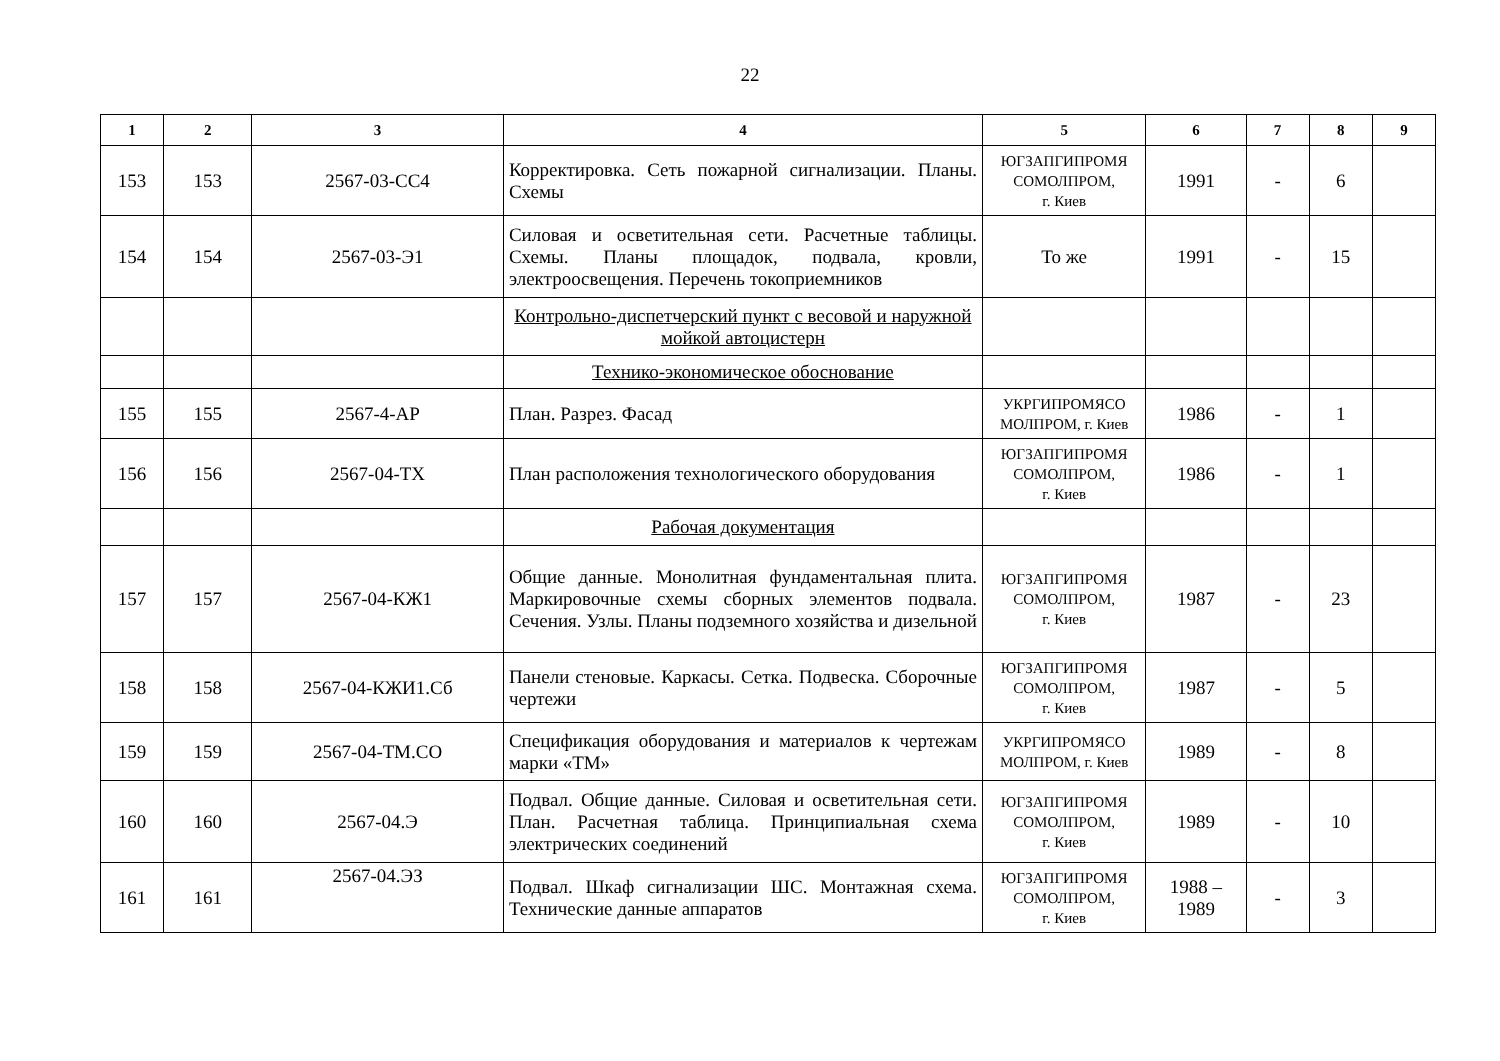22
| 1 | 2 | 3 | 4 | 5 | 6 | 7 | 8 | 9 |
| --- | --- | --- | --- | --- | --- | --- | --- | --- |
| 153 | 153 | 2567-03-СС4 | Корректировка. Сеть пожарной сигнализации. Планы. Схемы | ЮГЗАПГИПРОМЯ СОМОЛПРОМ, г. Киев | 1991 | - | 6 | |
| 154 | 154 | 2567-03-Э1 | Силовая и осветительная сети. Расчетные таблицы. Схемы. Планы площадок, подвала, кровли, электроосвещения. Перечень токоприемников | То же | 1991 | - | 15 | |
| | | | Контрольно-диспетчерский пункт с весовой и наружной мойкой автоцистерн | | | | | |
| | | | Технико-экономическое обоснование | | | | | |
| 155 | 155 | 2567-4-АР | План. Разрез. Фасад | УКРГИПРОМЯСО МОЛПРОМ, г. Киев | 1986 | - | 1 | |
| 156 | 156 | 2567-04-ТХ | План расположения технологического оборудования | ЮГЗАПГИПРОМЯ СОМОЛПРОМ, г. Киев | 1986 | - | 1 | |
| | | | Рабочая документация | | | | | |
| 157 | 157 | 2567-04-КЖ1 | Общие данные. Монолитная фундаментальная плита. Маркировочные схемы сборных элементов подвала. Сечения. Узлы. Планы подземного хозяйства и дизельной | ЮГЗАПГИПРОМЯ СОМОЛПРОМ, г. Киев | 1987 | - | 23 | |
| 158 | 158 | 2567-04-КЖИ1.Сб | Панели стеновые. Каркасы. Сетка. Подвеска. Сборочные чертежи | ЮГЗАПГИПРОМЯ СОМОЛПРОМ, г. Киев | 1987 | - | 5 | |
| 159 | 159 | 2567-04-ТМ.СО | Спецификация оборудования и материалов к чертежам марки «ТМ» | УКРГИПРОМЯСО МОЛПРОМ, г. Киев | 1989 | - | 8 | |
| 160 | 160 | 2567-04.Э | Подвал. Общие данные. Силовая и осветительная сети. План. Расчетная таблица. Принципиальная схема электрических соединений | ЮГЗАПГИПРОМЯ СОМОЛПРОМ, г. Киев | 1989 | - | 10 | |
| 161 | 161 | 2567-04.ЭЗ | Подвал. Шкаф сигнализации ШС. Монтажная схема. Технические данные аппаратов | ЮГЗАПГИПРОМЯ СОМОЛПРОМ, г. Киев | 1988 – 1989 | - | 3 | |